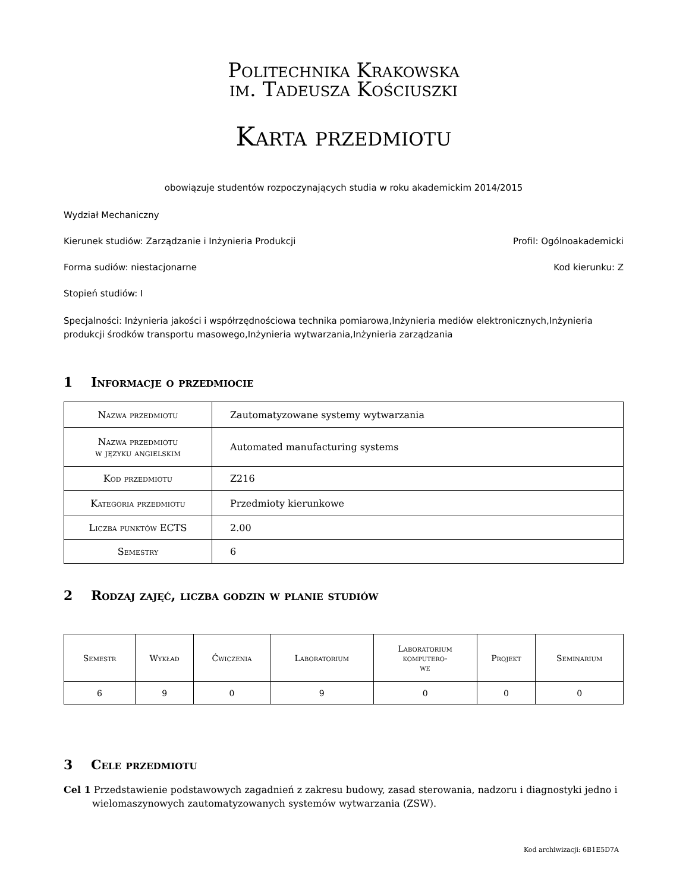Politechnika Krakowska
im. Tadeusza Kościuszki
Karta przedmiotu
obowiązuje studentów rozpoczynających studia w roku akademickim 2014/2015
Wydział Mechaniczny
Kierunek studiów: Zarządzanie i Inżynieria Produkcji Profil: Ogólnoakademicki
Forma sudiów: niestacjonarne Kod kierunku: Z
Stopień studiów: I
Specjalności: Inżynieria jakości i współrzędnościowa technika pomiarowa,Inżynieria mediów elektronicznych,Inżynieria produkcji środków transportu masowego,Inżynieria wytwarzania,Inżynieria zarządzania
1 Informacje o przedmiocie
| Nazwa przedmiotu | Zautomatyzowane systemy wytwarzania |
| Nazwa przedmiotu w języku angielskim | Automated manufacturing systems |
| Kod przedmiotu | Z216 |
| Kategoria przedmiotu | Przedmioty kierunkowe |
| Liczba punktów ECTS | 2.00 |
| Semestry | 6 |
2 Rodzaj zajęć, liczba godzin w planie studiów
| Semestr | Wykład | Ćwiczenia | Laboratorium | Laboratorium komputero- we | Projekt | Seminarium |
| --- | --- | --- | --- | --- | --- | --- |
| 6 | 9 | 0 | 9 | 0 | 0 | 0 |
3 Cele przedmiotu
Cel 1 Przedstawienie podstawowych zagadnień z zakresu budowy, zasad sterowania, nadzoru i diagnostyki jedno i wielomaszynowych zautomatyzowanych systemów wytwarzania (ZSW).
Kod archiwizacji: 6B1E5D7A